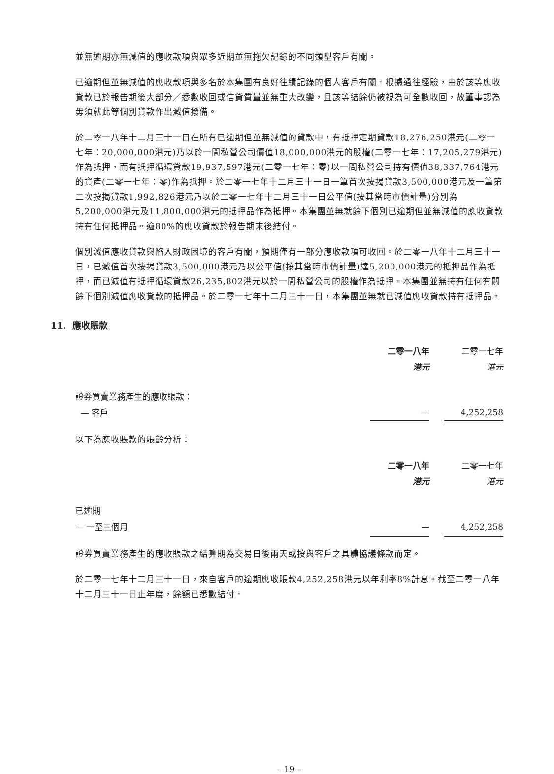並無逾期亦無減值的應收款項與眾多近期並無拖欠記錄的不同類型客戶有關。
已逾期但並無減值的應收款項與多名於本集團有良好往績記錄的個人客戶有關。根據過往經驗，由於該等應收貸款已於報告期後大部分／悉數收回或信貸質量並無重大改變，且該等結餘仍被視為可全數收回，故董事認為毋須就此等個別貸款作出減值撥備。
於二零一八年十二月三十一日在所有已逾期但並無減值的貸款中，有抵押定期貸款18,276,250港元(二零一七年：20,000,000港元)乃以於一間私營公司價值18,000,000港元的股權(二零一七年：17,205,279港元)作為抵押，而有抵押循環貸款19,937,597港元(二零一七年：零)以一間私營公司持有價值38,337,764港元的資產(二零一七年：零)作為抵押。於二零一七年十二月三十一日一筆首次按揭貸款3,500,000港元及一筆第二次按揭貸款1,992,826港元乃以於二零一七年十二月三十一日公平值(按其當時市價計量)分別為5,200,000港元及11,800,000港元的抵押品作為抵押。本集團並無就餘下個別已逾期但並無減值的應收貸款持有任何抵押品。逾80%的應收貸款於報告期末後結付。
個別減值應收貸款與陷入財政困境的客戶有關，預期僅有一部分應收款項可收回。於二零一八年十二月三十一日，已減值首次按揭貸款3,500,000港元乃以公平值(按其當時市價計量)達5,200,000港元的抵押品作為抵押，而已減值有抵押循環貸款26,235,802港元以於一間私營公司的股權作為抵押。本集團並無持有任何有關餘下個別減值應收貸款的抵押品。於二零一七年十二月三十一日，本集團並無就已減值應收貸款持有抵押品。
11. 應收賬款
| | 二零一八年 | | 二零一七年 |
| --- | --- | --- | --- |
| | 港元 | | 港元 |
| 證券買賣業務產生的應收賬款： | | | |
| — 客戶 | — | | 4,252,258 |
以下為應收賬款的賬齡分析：
| | 二零一八年 | | 二零一七年 |
| --- | --- | --- | --- |
| | 港元 | | 港元 |
| 已逾期 | | | |
| — 一至三個月 | — | | 4,252,258 |
證券買賣業務產生的應收賬款之結算期為交易日後兩天或按與客戶之具體協議條款而定。
於二零一七年十二月三十一日，來自客戶的逾期應收賬款4,252,258港元以年利率8%計息。截至二零一八年十二月三十一日止年度，餘額已悉數結付。
– 19 –